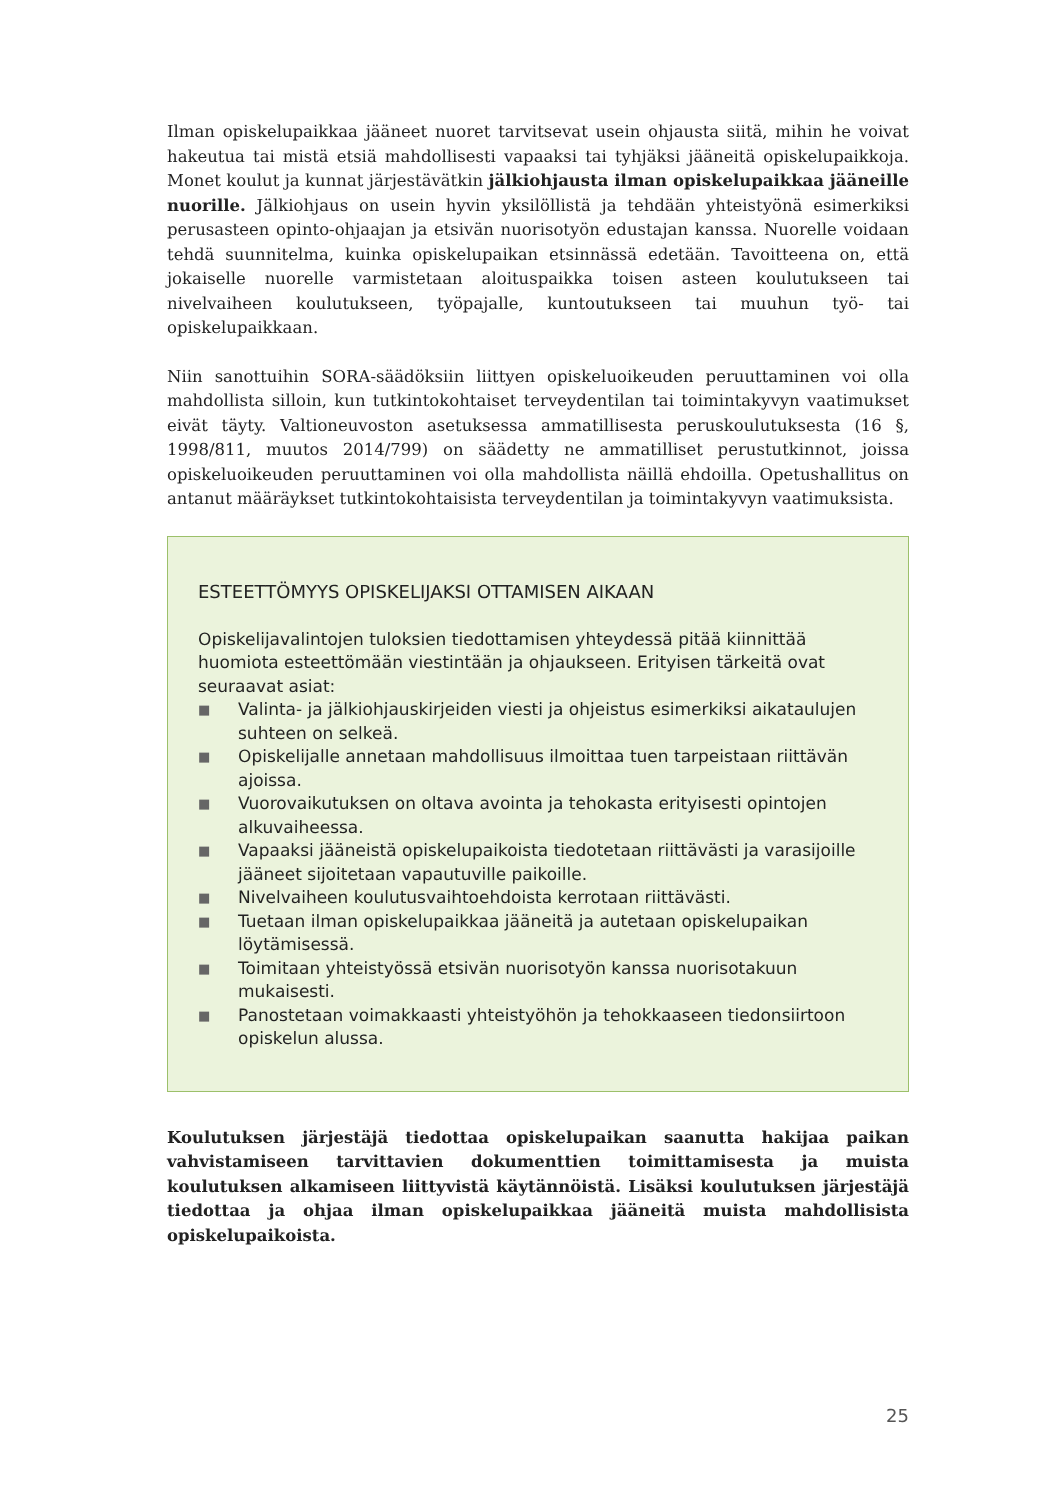Ilman opiskelupaikkaa jääneet nuoret tarvitsevat usein ohjausta siitä, mihin he voivat hakeutua tai mistä etsiä mahdollisesti vapaaksi tai tyhjäksi jääneitä opiskelupaikkoja. Monet koulut ja kunnat järjestävätkin jälkiohjausta ilman opiskelupaikkaa jääneille nuorille. Jälkiohjaus on usein hyvin yksilöllistä ja tehdään yhteistyönä esimerkiksi perusasteen opinto-ohjaajan ja etsivän nuorisotyön edustajan kanssa. Nuorelle voidaan tehdä suunnitelma, kuinka opiskelupaikan etsinnässä edetään. Tavoitteena on, että jokaiselle nuorelle varmistetaan aloituspaikka toisen asteen koulutukseen tai nivelvaiheen koulutukseen, työpajalle, kuntoutukseen tai muuhun työ- tai opiskelupaikkaan.
Niin sanottuihin SORA-säädöksiin liittyen opiskeluoikeuden peruuttaminen voi olla mahdollista silloin, kun tutkintokohtaiset terveydentilan tai toimintakyvyn vaatimukset eivät täyty. Valtioneuvoston asetuksessa ammatillisesta peruskoulutuksesta (16 §, 1998/811, muutos 2014/799) on säädetty ne ammatilliset perustutkinnot, joissa opiskeluoikeuden peruuttaminen voi olla mahdollista näillä ehdoilla. Opetushallitus on antanut määräykset tutkintokohtaisista terveydentilan ja toimintakyvyn vaatimuksista.
ESTEETTÖMYYS OPISKELIJAKSI OTTAMISEN AIKAAN
Opiskelijavalintojen tuloksien tiedottamisen yhteydessä pitää kiinnittää huomiota esteettömään viestintään ja ohjaukseen. Erityisen tärkeitä ovat seuraavat asiat:
■ Valinta- ja jälkiohjauskirjeiden viesti ja ohjeistus esimerkiksi aikataulujen suhteen on selkeä.
■ Opiskelijalle annetaan mahdollisuus ilmoittaa tuen tarpeistaan riittävän ajoissa.
■ Vuorovaikutuksen on oltava avointa ja tehokasta erityisesti opintojen alkuvaiheessa.
■ Vapaaksi jääneistä opiskelupaikoista tiedotetaan riittävästi ja varasijoille jääneet sijoitetaan vapautuville paikoille.
■ Nivelvaiheen koulutusvaihtoehdoista kerrotaan riittävästi.
■ Tuetaan ilman opiskelupaikkaa jääneitä ja autetaan opiskelupaikan löytämisessä.
■ Toimitaan yhteistyössä etsivän nuorisotyön kanssa nuorisotakuun mukaisesti.
■ Panostetaan voimakkaasti yhteistyöhön ja tehokkaaseen tiedonsiirtoon opiskelun alussa.
Koulutuksen järjestäjä tiedottaa opiskelupaikan saanutta hakijaa paikan vahvistamiseen tarvittavien dokumenttien toimittamisesta ja muista koulutuksen alkamiseen liittyvistä käytännöistä. Lisäksi koulutuksen järjestäjä tiedottaa ja ohjaa ilman opiskelupaikkaa jääneitä muista mahdollisista opiskelupaikoista.
25